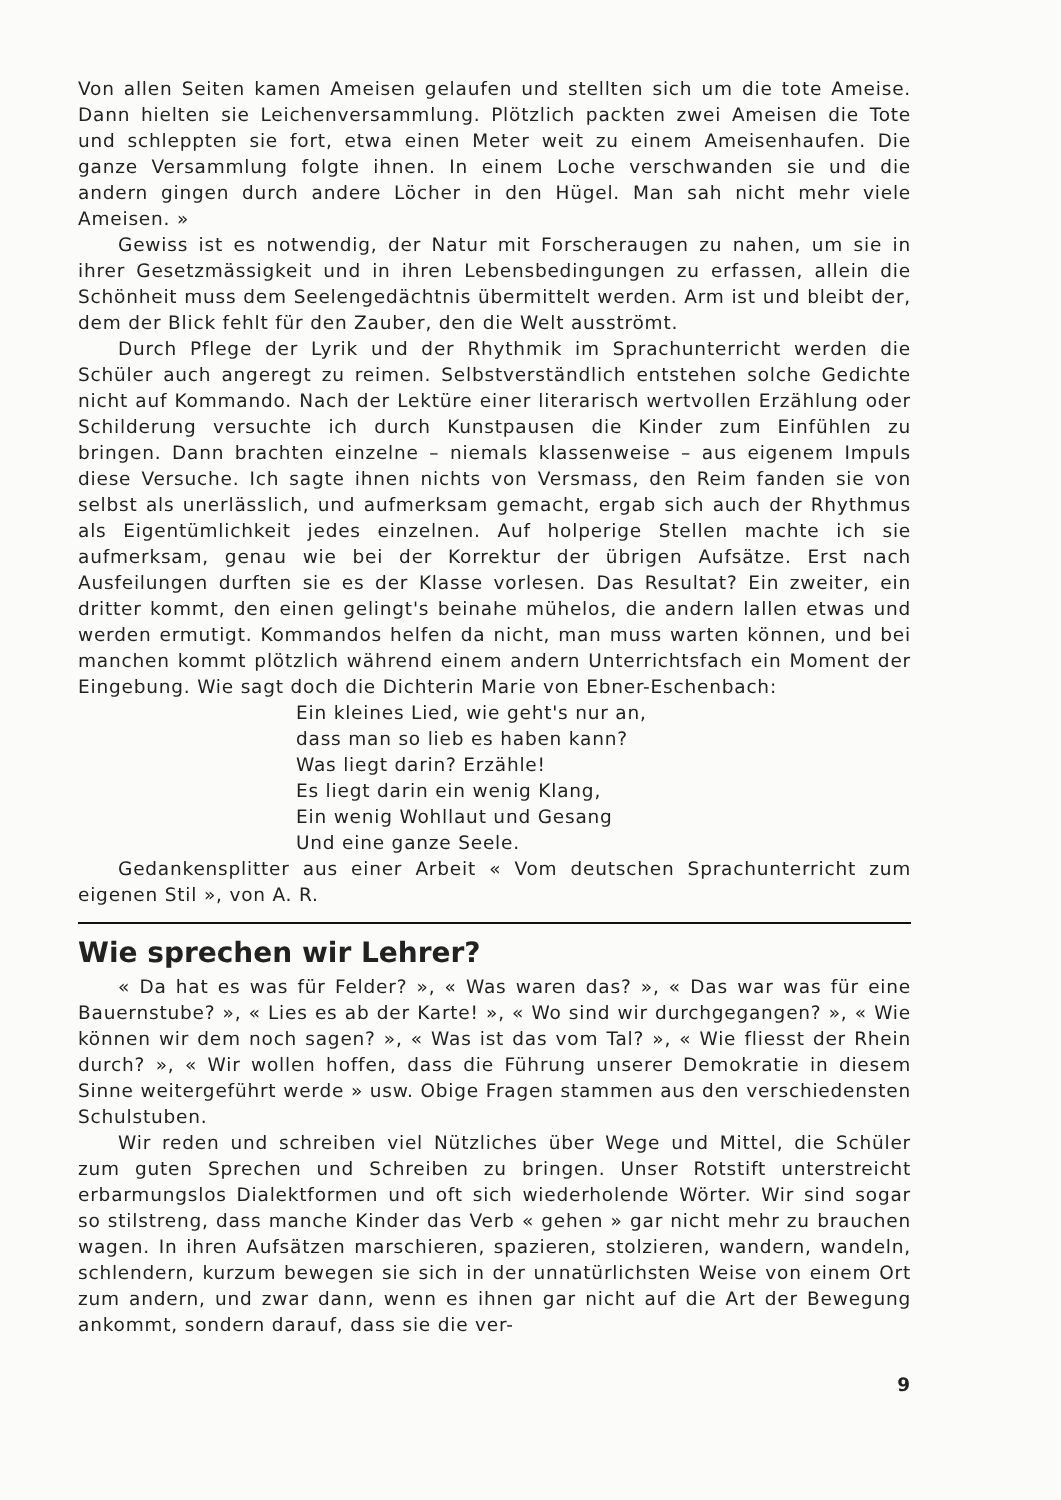Von allen Seiten kamen Ameisen gelaufen und stellten sich um die tote Ameise. Dann hielten sie Leichenversammlung. Plötzlich packten zwei Ameisen die Tote und schleppten sie fort, etwa einen Meter weit zu einem Ameisenhaufen. Die ganze Versammlung folgte ihnen. In einem Loche verschwanden sie und die andern gingen durch andere Löcher in den Hügel. Man sah nicht mehr viele Ameisen. »
Gewiss ist es notwendig, der Natur mit Forscheraugen zu nahen, um sie in ihrer Gesetzmässigkeit und in ihren Lebensbedingungen zu erfassen, allein die Schönheit muss dem Seelengedächtnis übermittelt werden. Arm ist und bleibt der, dem der Blick fehlt für den Zauber, den die Welt ausströmt.
Durch Pflege der Lyrik und der Rhythmik im Sprachunterricht werden die Schüler auch angeregt zu reimen. Selbstverständlich entstehen solche Gedichte nicht auf Kommando. Nach der Lektüre einer literarisch wertvollen Erzählung oder Schilderung versuchte ich durch Kunstpausen die Kinder zum Einfühlen zu bringen. Dann brachten einzelne – niemals klassenweise – aus eigenem Impuls diese Versuche. Ich sagte ihnen nichts von Versmass, den Reim fanden sie von selbst als unerlässlich, und aufmerksam gemacht, ergab sich auch der Rhythmus als Eigentümlichkeit jedes einzelnen. Auf holperige Stellen machte ich sie aufmerksam, genau wie bei der Korrektur der übrigen Aufsätze. Erst nach Ausfeilungen durften sie es der Klasse vorlesen. Das Resultat? Ein zweiter, ein dritter kommt, den einen gelingt's beinahe mühelos, die andern lallen etwas und werden ermutigt. Kommandos helfen da nicht, man muss warten können, und bei manchen kommt plötzlich während einem andern Unterrichtsfach ein Moment der Eingebung. Wie sagt doch die Dichterin Marie von Ebner-Eschenbach:
Ein kleines Lied, wie geht's nur an,
dass man so lieb es haben kann?
Was liegt darin? Erzähle!
Es liegt darin ein wenig Klang,
Ein wenig Wohllaut und Gesang
Und eine ganze Seele.
Gedankensplitter aus einer Arbeit « Vom deutschen Sprachunterricht zum eigenen Stil », von A. R.
Wie sprechen wir Lehrer?
« Da hat es was für Felder? », « Was waren das? », « Das war was für eine Bauernstube? », « Lies es ab der Karte! », « Wo sind wir durchgegangen? », « Wie können wir dem noch sagen? », « Was ist das vom Tal? », « Wie fliesst der Rhein durch? », « Wir wollen hoffen, dass die Führung unserer Demokratie in diesem Sinne weitergeführt werde » usw. Obige Fragen stammen aus den verschiedensten Schulstuben.
Wir reden und schreiben viel Nützliches über Wege und Mittel, die Schüler zum guten Sprechen und Schreiben zu bringen. Unser Rotstift unterstreicht erbarmungslos Dialektformen und oft sich wiederholende Wörter. Wir sind sogar so stilstreng, dass manche Kinder das Verb « gehen » gar nicht mehr zu brauchen wagen. In ihren Aufsätzen marschieren, spazieren, stolzieren, wandern, wandeln, schlendern, kurzum bewegen sie sich in der unnatürlichsten Weise von einem Ort zum andern, und zwar dann, wenn es ihnen gar nicht auf die Art der Bewegung ankommt, sondern darauf, dass sie die ver-
9